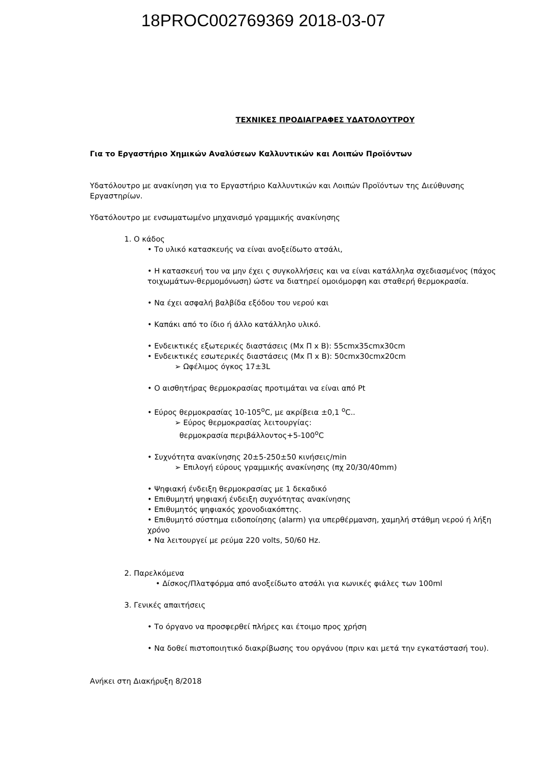18PROC002769369 2018-03-07
ΤΕΧΝΙΚΕΣ ΠΡΟΔΙΑΓΡΑΦΕΣ ΥΔΑΤΟΛΟΥΤΡΟΥ
Για το Εργαστήριο Χημικών Αναλύσεων Καλλυντικών και Λοιπών Προϊόντων
Υδατόλουτρο με ανακίνηση για το Εργαστήριο Καλλυντικών και Λοιπών Προϊόντων της Διεύθυνσης Εργαστηρίων.
Υδατόλουτρο με ενσωματωμένο μηχανισμό γραμμικής ανακίνησης
1. Ο κάδος
• Το υλικό κατασκευής να είναι ανοξείδωτο ατσάλι,
• Η κατασκευή του να μην έχει ς συγκολλήσεις και να είναι κατάλληλα σχεδιασμένος (πάχος τοιχωμάτων-θερμομόνωση) ώστε να διατηρεί ομοιόμορφη και σταθερή θερμοκρασία.
• Να έχει ασφαλή βαλβίδα εξόδου του νερού και
• Καπάκι από το ίδιο ή άλλο κατάλληλο υλικό.
• Ενδεικτικές εξωτερικές διαστάσεις (Μx Π x Β): 55cmx35cmx30cm
• Ενδεικτικές εσωτερικές διαστάσεις (Μx Π x Β): 50cmx30cmx20cm
➢ Ωφέλιμος όγκος 17±3L
• Ο αισθητήρας θερμοκρασίας προτιμάται να είναι από Pt
• Εύρος θερμοκρασίας 10-105<sup>ο</sup>C, με ακρίβεια ±0,1 <sup>ο</sup>C..
➢ Εύρος θερμοκρασίας λειτουργίας:
θερμοκρασία περιβάλλοντος+5-100<sup>ο</sup>C
• Συχνότητα ανακίνησης 20±5-250±50 κινήσεις/min
➢ Επιλογή εύρους γραμμικής ανακίνησης (πχ 20/30/40mm)
• Ψηφιακή ένδειξη θερμοκρασίας με 1 δεκαδικό
• Επιθυμητή ψηφιακή ένδειξη συχνότητας ανακίνησης
• Επιθυμητός ψηφιακός χρονοδιακόπτης.
• Επιθυμητό σύστημα ειδοποίησης (alarm) για υπερθέρμανση, χαμηλή στάθμη νερού ή λήξη χρόνο
• Να λειτουργεί με ρεύμα 220 volts, 50/60 Hz.
2. Παρελκόμενα
• Δίσκος/Πλατφόρμα από ανοξείδωτο ατσάλι για κωνικές φιάλες των 100ml
3. Γενικές απαιτήσεις
• Το όργανο να προσφερθεί πλήρες και έτοιμο προς χρήση
• Να δοθεί πιστοποιητικό διακρίβωσης του οργάνου (πριν και μετά την εγκατάστασή του).
Ανήκει στη Διακήρυξη 8/2018